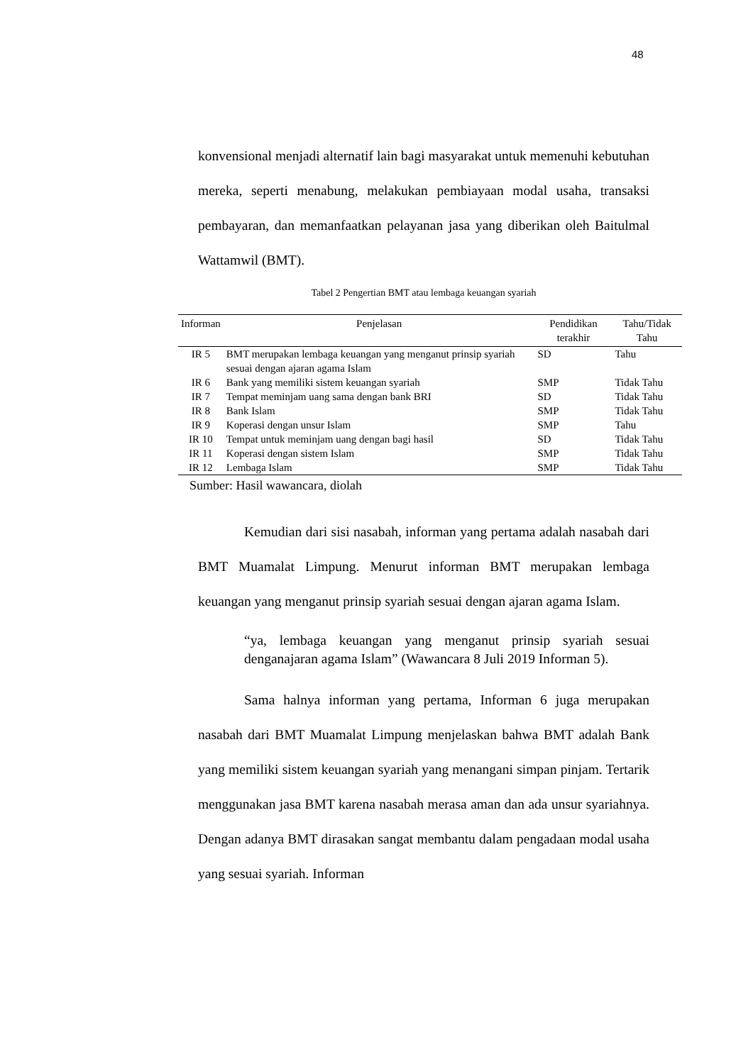48
konvensional menjadi alternatif lain bagi masyarakat untuk memenuhi kebutuhan mereka, seperti menabung, melakukan pembiayaan modal usaha, transaksi pembayaran, dan memanfaatkan pelayanan jasa yang diberikan oleh Baitulmal Wattamwil (BMT).
Tabel 2 Pengertian BMT atau lembaga keuangan syariah
| Informan | Penjelasan | Pendidikan terakhir | Tahu/Tidak Tahu |
| --- | --- | --- | --- |
| IR 5 | BMT merupakan lembaga keuangan yang menganut prinsip syariah sesuai dengan ajaran agama Islam | SD | Tahu |
| IR 6 | Bank yang memiliki sistem keuangan syariah | SMP | Tidak Tahu |
| IR 7 | Tempat meminjam uang sama dengan bank BRI | SD | Tidak Tahu |
| IR 8 | Bank Islam | SMP | Tidak Tahu |
| IR 9 | Koperasi dengan unsur Islam | SMP | Tahu |
| IR 10 | Tempat untuk meminjam uang dengan bagi hasil | SD | Tidak Tahu |
| IR 11 | Koperasi dengan sistem Islam | SMP | Tidak Tahu |
| IR 12 | Lembaga Islam | SMP | Tidak Tahu |
Sumber: Hasil wawancara, diolah
Kemudian dari sisi nasabah, informan yang pertama adalah nasabah dari BMT Muamalat Limpung. Menurut informan BMT merupakan lembaga keuangan yang menganut prinsip syariah sesuai dengan ajaran agama Islam.
“ya, lembaga keuangan yang menganut prinsip syariah sesuai denganajaran agama Islam” (Wawancara 8 Juli 2019 Informan 5).
Sama halnya informan yang pertama, Informan 6 juga merupakan nasabah dari BMT Muamalat Limpung menjelaskan bahwa BMT adalah Bank yang memiliki sistem keuangan syariah yang menangani simpan pinjam. Tertarik menggunakan jasa BMT karena nasabah merasa aman dan ada unsur syariahnya. Dengan adanya BMT dirasakan sangat membantu dalam pengadaan modal usaha yang sesuai syariah. Informan